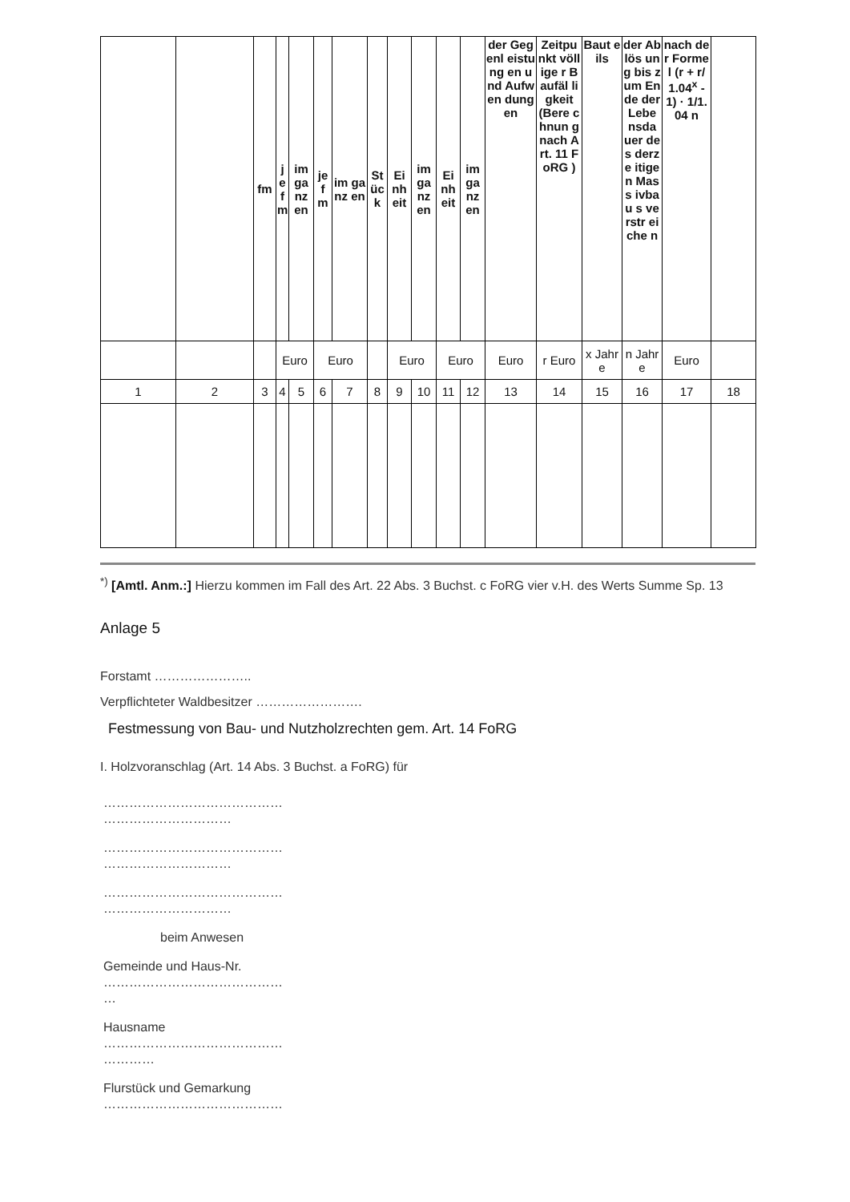| | | fm | j e f m | im ga nz en | je f m | im ganz en | St üc k | Ei nh eit | im ga nz en | Ei nh eit | im ga nz en | der Gegenl eistung en und Aufwen dungen | Zeitpu nkt völlige r Baufäl ligkeit (Bere chnun g nach Art. 11 FoRG ) | Baut eils | der Ablös ung bis zum Ende der Lebe nsda uer des derze itigen Mass ivbau s verstr eiche n | nach der Formel (r + r/1.04<sup>x</sup> -1) · 1/1.04 n | |
| --- | --- | --- | --- | --- | --- | --- | --- | --- | --- | --- | --- | --- | --- | --- | --- | --- | --- |
| | | | Euro | | Euro | | | Euro | | Euro | | Euro | r Euro | x Jahre | n Jahre | Euro | |
| 1 | 2 | 3 | 4 | 5 | 6 | 7 | 8 | 9 | 10 | 11 | 12 | 13 | 14 | 15 | 16 | 17 | 18 |
<sup>*)</sup> [Amtl. Anm.:] Hierzu kommen im Fall des Art. 22 Abs. 3 Buchst. c FoRG vier v.H. des Werts Summe Sp. 13
Anlage 5
Forstamt …………………..
Verpflichteter Waldbesitzer …………………….
Festmessung von Bau- und Nutzholzrechten gem. Art. 14 FoRG
I. Holzvoranschlag (Art. 14 Abs. 3 Buchst. a FoRG) für
……………………………………
…………………………
……………………………………
…………………………
……………………………………
…………………………
beim Anwesen
Gemeinde und Haus-Nr.
……………………………………
…
Hausname
……………………………………
…………
Flurstück und Gemarkung
……………………………………